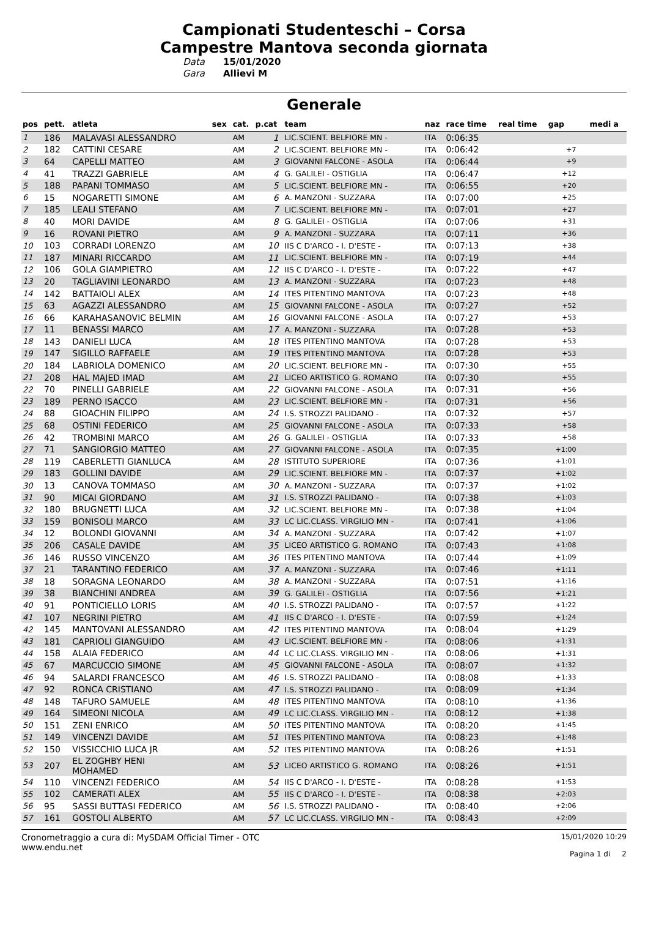Campionati Studenteschi – Corsa
Campestre Mantova seconda giornata
Data 15/01/2020
Gara Allievi M
Generale
| pos | pett. | atleta | sex | cat. | p.cat | team | naz | race time | real time | gap | medi a |
| --- | --- | --- | --- | --- | --- | --- | --- | --- | --- | --- | --- |
| 1 | 186 | MALAVASI ALESSANDRO | | AM | 1 | LIC.SCIENT. BELFIORE MN - | ITA | 0:06:35 | | | |
| 2 | 182 | CATTINI CESARE | | AM | 2 | LIC.SCIENT. BELFIORE MN - | ITA | 0:06:42 | | +7 | |
| 3 | 64 | CAPELLI MATTEO | | AM | 3 | GIOVANNI FALCONE - ASOLA | ITA | 0:06:44 | | +9 | |
| 4 | 41 | TRAZZI GABRIELE | | AM | 4 | G. GALILEI - OSTIGLIA | ITA | 0:06:47 | | +12 | |
| 5 | 188 | PAPANI TOMMASO | | AM | 5 | LIC.SCIENT. BELFIORE MN - | ITA | 0:06:55 | | +20 | |
| 6 | 15 | NOGARETTI SIMONE | | AM | 6 | A. MANZONI - SUZZARA | ITA | 0:07:00 | | +25 | |
| 7 | 185 | LEALI STEFANO | | AM | 7 | LIC.SCIENT. BELFIORE MN - | ITA | 0:07:01 | | +27 | |
| 8 | 40 | MORI DAVIDE | | AM | 8 | G. GALILEI - OSTIGLIA | ITA | 0:07:06 | | +31 | |
| 9 | 16 | ROVANI PIETRO | | AM | 9 | A. MANZONI - SUZZARA | ITA | 0:07:11 | | +36 | |
| 10 | 103 | CORRADI LORENZO | | AM | 10 | IIS C D'ARCO - I. D'ESTE - | ITA | 0:07:13 | | +38 | |
| 11 | 187 | MINARI RICCARDO | | AM | 11 | LIC.SCIENT. BELFIORE MN - | ITA | 0:07:19 | | +44 | |
| 12 | 106 | GOLA GIAMPIETRO | | AM | 12 | IIS C D'ARCO - I. D'ESTE - | ITA | 0:07:22 | | +47 | |
| 13 | 20 | TAGLIAVINI LEONARDO | | AM | 13 | A. MANZONI - SUZZARA | ITA | 0:07:23 | | +48 | |
| 14 | 142 | BATTAIOLI ALEX | | AM | 14 | ITES PITENTINO MANTOVA | ITA | 0:07:23 | | +48 | |
| 15 | 63 | AGAZZI ALESSANDRO | | AM | 15 | GIOVANNI FALCONE - ASOLA | ITA | 0:07:27 | | +52 | |
| 16 | 66 | KARAHASANOVIC BELMIN | | AM | 16 | GIOVANNI FALCONE - ASOLA | ITA | 0:07:27 | | +53 | |
| 17 | 11 | BENASSI MARCO | | AM | 17 | A. MANZONI - SUZZARA | ITA | 0:07:28 | | +53 | |
| 18 | 143 | DANIELI LUCA | | AM | 18 | ITES PITENTINO MANTOVA | ITA | 0:07:28 | | +53 | |
| 19 | 147 | SIGILLO RAFFAELE | | AM | 19 | ITES PITENTINO MANTOVA | ITA | 0:07:28 | | +53 | |
| 20 | 184 | LABRIOLA DOMENICO | | AM | 20 | LIC.SCIENT. BELFIORE MN - | ITA | 0:07:30 | | +55 | |
| 21 | 208 | HAL MAJED IMAD | | AM | 21 | LICEO ARTISTICO G. ROMANO | ITA | 0:07:30 | | +55 | |
| 22 | 70 | PINELLI GABRIELE | | AM | 22 | GIOVANNI FALCONE - ASOLA | ITA | 0:07:31 | | +56 | |
| 23 | 189 | PERNO ISACCO | | AM | 23 | LIC.SCIENT. BELFIORE MN - | ITA | 0:07:31 | | +56 | |
| 24 | 88 | GIOACHIN FILIPPO | | AM | 24 | I.S. STROZZI PALIDANO - | ITA | 0:07:32 | | +57 | |
| 25 | 68 | OSTINI FEDERICO | | AM | 25 | GIOVANNI FALCONE - ASOLA | ITA | 0:07:33 | | +58 | |
| 26 | 42 | TROMBINI MARCO | | AM | 26 | G. GALILEI - OSTIGLIA | ITA | 0:07:33 | | +58 | |
| 27 | 71 | SANGIORGIO MATTEO | | AM | 27 | GIOVANNI FALCONE - ASOLA | ITA | 0:07:35 | | +1:00 | |
| 28 | 119 | CABERLETTI GIANLUCA | | AM | 28 | ISTITUTO SUPERIORE | ITA | 0:07:36 | | +1:01 | |
| 29 | 183 | GOLLINI DAVIDE | | AM | 29 | LIC.SCIENT. BELFIORE MN - | ITA | 0:07:37 | | +1:02 | |
| 30 | 13 | CANOVA TOMMASO | | AM | 30 | A. MANZONI - SUZZARA | ITA | 0:07:37 | | +1:02 | |
| 31 | 90 | MICAI GIORDANO | | AM | 31 | I.S. STROZZI PALIDANO - | ITA | 0:07:38 | | +1:03 | |
| 32 | 180 | BRUGNETTI LUCA | | AM | 32 | LIC.SCIENT. BELFIORE MN - | ITA | 0:07:38 | | +1:04 | |
| 33 | 159 | BONISOLI MARCO | | AM | 33 | LC LIC.CLASS. VIRGILIO MN - | ITA | 0:07:41 | | +1:06 | |
| 34 | 12 | BOLONDI GIOVANNI | | AM | 34 | A. MANZONI - SUZZARA | ITA | 0:07:42 | | +1:07 | |
| 35 | 206 | CASALE DAVIDE | | AM | 35 | LICEO ARTISTICO G. ROMANO | ITA | 0:07:43 | | +1:08 | |
| 36 | 146 | RUSSO VINCENZO | | AM | 36 | ITES PITENTINO MANTOVA | ITA | 0:07:44 | | +1:09 | |
| 37 | 21 | TARANTINO FEDERICO | | AM | 37 | A. MANZONI - SUZZARA | ITA | 0:07:46 | | +1:11 | |
| 38 | 18 | SORAGNA LEONARDO | | AM | 38 | A. MANZONI - SUZZARA | ITA | 0:07:51 | | +1:16 | |
| 39 | 38 | BIANCHINI ANDREA | | AM | 39 | G. GALILEI - OSTIGLIA | ITA | 0:07:56 | | +1:21 | |
| 40 | 91 | PONTICIELLO LORIS | | AM | 40 | I.S. STROZZI PALIDANO - | ITA | 0:07:57 | | +1:22 | |
| 41 | 107 | NEGRINI PIETRO | | AM | 41 | IIS C D'ARCO - I. D'ESTE - | ITA | 0:07:59 | | +1:24 | |
| 42 | 145 | MANTOVANI ALESSANDRO | | AM | 42 | ITES PITENTINO MANTOVA | ITA | 0:08:04 | | +1:29 | |
| 43 | 181 | CAPRIOLI GIANGUIDO | | AM | 43 | LIC.SCIENT. BELFIORE MN - | ITA | 0:08:06 | | +1:31 | |
| 44 | 158 | ALAIA FEDERICO | | AM | 44 | LC LIC.CLASS. VIRGILIO MN - | ITA | 0:08:06 | | +1:31 | |
| 45 | 67 | MARCUCCIO SIMONE | | AM | 45 | GIOVANNI FALCONE - ASOLA | ITA | 0:08:07 | | +1:32 | |
| 46 | 94 | SALARDI FRANCESCO | | AM | 46 | I.S. STROZZI PALIDANO - | ITA | 0:08:08 | | +1:33 | |
| 47 | 92 | RONCA CRISTIANO | | AM | 47 | I.S. STROZZI PALIDANO - | ITA | 0:08:09 | | +1:34 | |
| 48 | 148 | TAFURO SAMUELE | | AM | 48 | ITES PITENTINO MANTOVA | ITA | 0:08:10 | | +1:36 | |
| 49 | 164 | SIMEONI NICOLA | | AM | 49 | LC LIC.CLASS. VIRGILIO MN - | ITA | 0:08:12 | | +1:38 | |
| 50 | 151 | ZENI ENRICO | | AM | 50 | ITES PITENTINO MANTOVA | ITA | 0:08:20 | | +1:45 | |
| 51 | 149 | VINCENZI DAVIDE | | AM | 51 | ITES PITENTINO MANTOVA | ITA | 0:08:23 | | +1:48 | |
| 52 | 150 | VISSICCHIO LUCA JR | | AM | 52 | ITES PITENTINO MANTOVA | ITA | 0:08:26 | | +1:51 | |
| 53 | 207 | EL ZOGHBY HENI MOHAMED | | AM | 53 | LICEO ARTISTICO G. ROMANO | ITA | 0:08:26 | | +1:51 | |
| 54 | 110 | VINCENZI FEDERICO | | AM | 54 | IIS C D'ARCO - I. D'ESTE - | ITA | 0:08:28 | | +1:53 | |
| 55 | 102 | CAMERATI ALEX | | AM | 55 | IIS C D'ARCO - I. D'ESTE - | ITA | 0:08:38 | | +2:03 | |
| 56 | 95 | SASSI BUTTASI FEDERICO | | AM | 56 | I.S. STROZZI PALIDANO - | ITA | 0:08:40 | | +2:06 | |
| 57 | 161 | GOSTOLI ALBERTO | | AM | 57 | LC LIC.CLASS. VIRGILIO MN - | ITA | 0:08:43 | | +2:09 | |
Cronometraggio a cura di: MySDAM Official Timer - OTC
www.endu.net
15/01/2020 10:29
Pagina 1 di 2